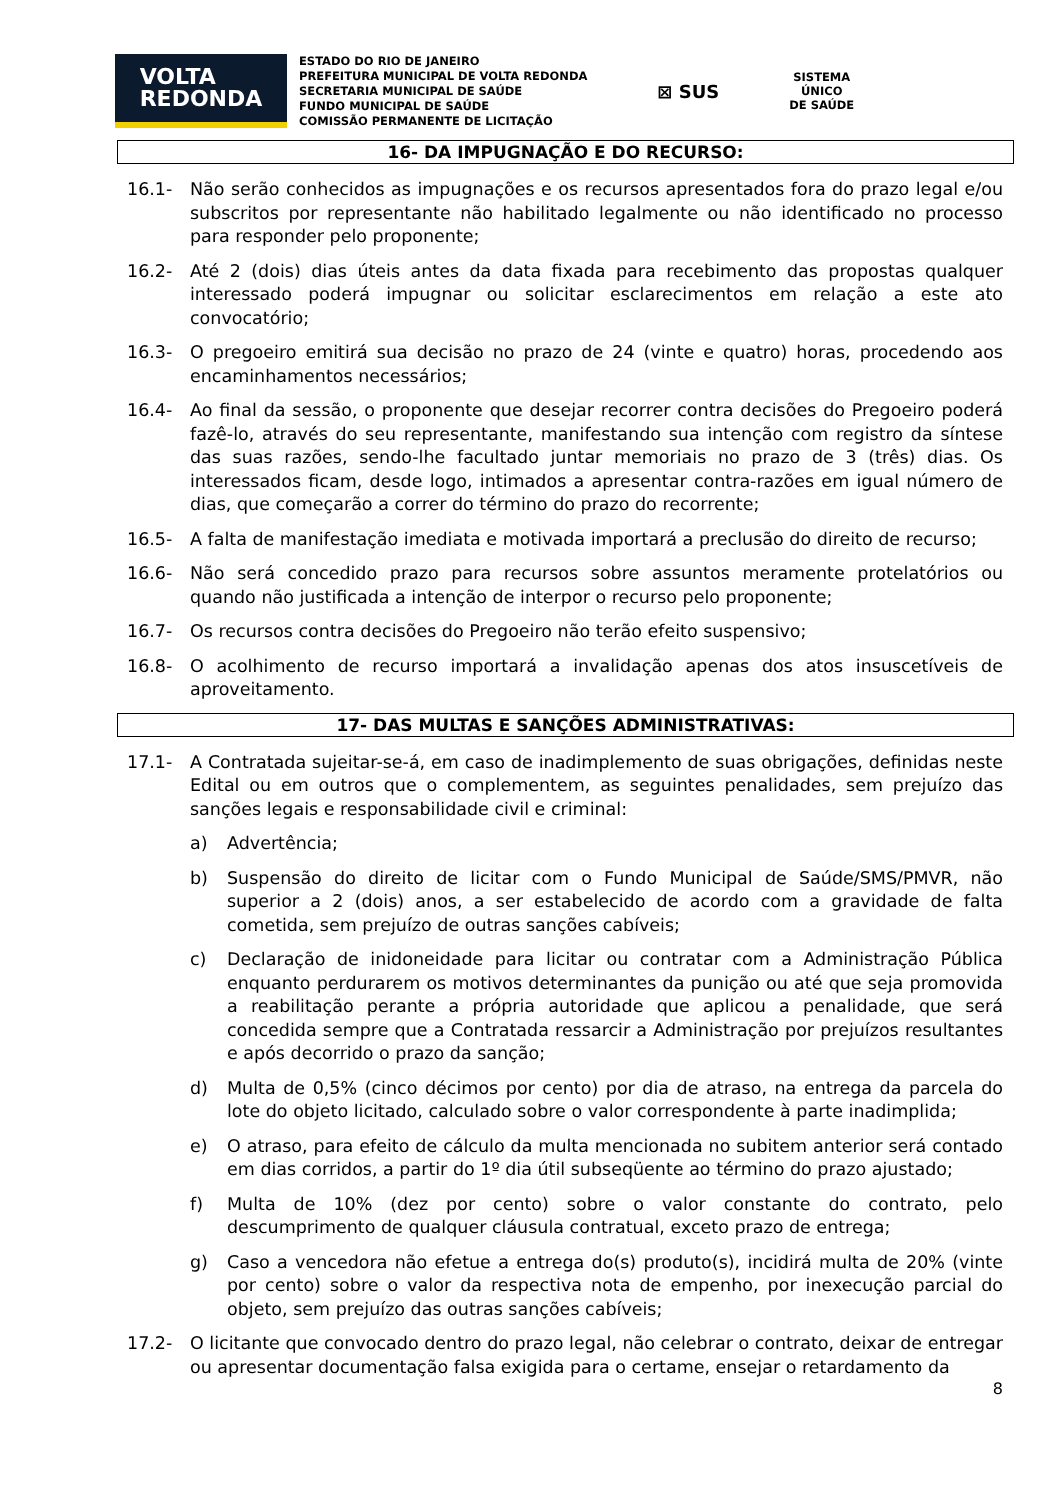VOLTA
REDONDA
ESTADO DO RIO DE JANEIRO
PREFEITURA MUNICIPAL DE VOLTA REDONDA
SECRETARIA MUNICIPAL DE SAÚDE
FUNDO MUNICIPAL DE SAÚDE
COMISSÃO PERMANENTE DE LICITAÇÃO
⊠ SUS
SISTEMA
ÚNICO
DE SAÚDE
16- DA IMPUGNAÇÃO E DO RECURSO:
16.1- Não serão conhecidos as impugnações e os recursos apresentados fora do prazo legal e/ou subscritos por representante não habilitado legalmente ou não identificado no processo para responder pelo proponente;
16.2- Até 2 (dois) dias úteis antes da data fixada para recebimento das propostas qualquer interessado poderá impugnar ou solicitar esclarecimentos em relação a este ato convocatório;
16.3- O pregoeiro emitirá sua decisão no prazo de 24 (vinte e quatro) horas, procedendo aos encaminhamentos necessários;
16.4- Ao final da sessão, o proponente que desejar recorrer contra decisões do Pregoeiro poderá fazê-lo, através do seu representante, manifestando sua intenção com registro da síntese das suas razões, sendo-lhe facultado juntar memoriais no prazo de 3 (três) dias. Os interessados ficam, desde logo, intimados a apresentar contra-razões em igual número de dias, que começarão a correr do término do prazo do recorrente;
16.5- A falta de manifestação imediata e motivada importará a preclusão do direito de recurso;
16.6- Não será concedido prazo para recursos sobre assuntos meramente protelatórios ou quando não justificada a intenção de interpor o recurso pelo proponente;
16.7- Os recursos contra decisões do Pregoeiro não terão efeito suspensivo;
16.8- O acolhimento de recurso importará a invalidação apenas dos atos insuscetíveis de aproveitamento.
17- DAS MULTAS E SANÇÕES ADMINISTRATIVAS:
17.1- A Contratada sujeitar-se-á, em caso de inadimplemento de suas obrigações, definidas neste Edital ou em outros que o complementem, as seguintes penalidades, sem prejuízo das sanções legais e responsabilidade civil e criminal:
a) Advertência;
b) Suspensão do direito de licitar com o Fundo Municipal de Saúde/SMS/PMVR, não superior a 2 (dois) anos, a ser estabelecido de acordo com a gravidade de falta cometida, sem prejuízo de outras sanções cabíveis;
c) Declaração de inidoneidade para licitar ou contratar com a Administração Pública enquanto perdurarem os motivos determinantes da punição ou até que seja promovida a reabilitação perante a própria autoridade que aplicou a penalidade, que será concedida sempre que a Contratada ressarcir a Administração por prejuízos resultantes e após decorrido o prazo da sanção;
d) Multa de 0,5% (cinco décimos por cento) por dia de atraso, na entrega da parcela do lote do objeto licitado, calculado sobre o valor correspondente à parte inadimplida;
e) O atraso, para efeito de cálculo da multa mencionada no subitem anterior será contado em dias corridos, a partir do 1º dia útil subseqüente ao término do prazo ajustado;
f) Multa de 10% (dez por cento) sobre o valor constante do contrato, pelo descumprimento de qualquer cláusula contratual, exceto prazo de entrega;
g) Caso a vencedora não efetue a entrega do(s) produto(s), incidirá multa de 20% (vinte por cento) sobre o valor da respectiva nota de empenho, por inexecução parcial do objeto, sem prejuízo das outras sanções cabíveis;
17.2- O licitante que convocado dentro do prazo legal, não celebrar o contrato, deixar de entregar ou apresentar documentação falsa exigida para o certame, ensejar o retardamento da
8